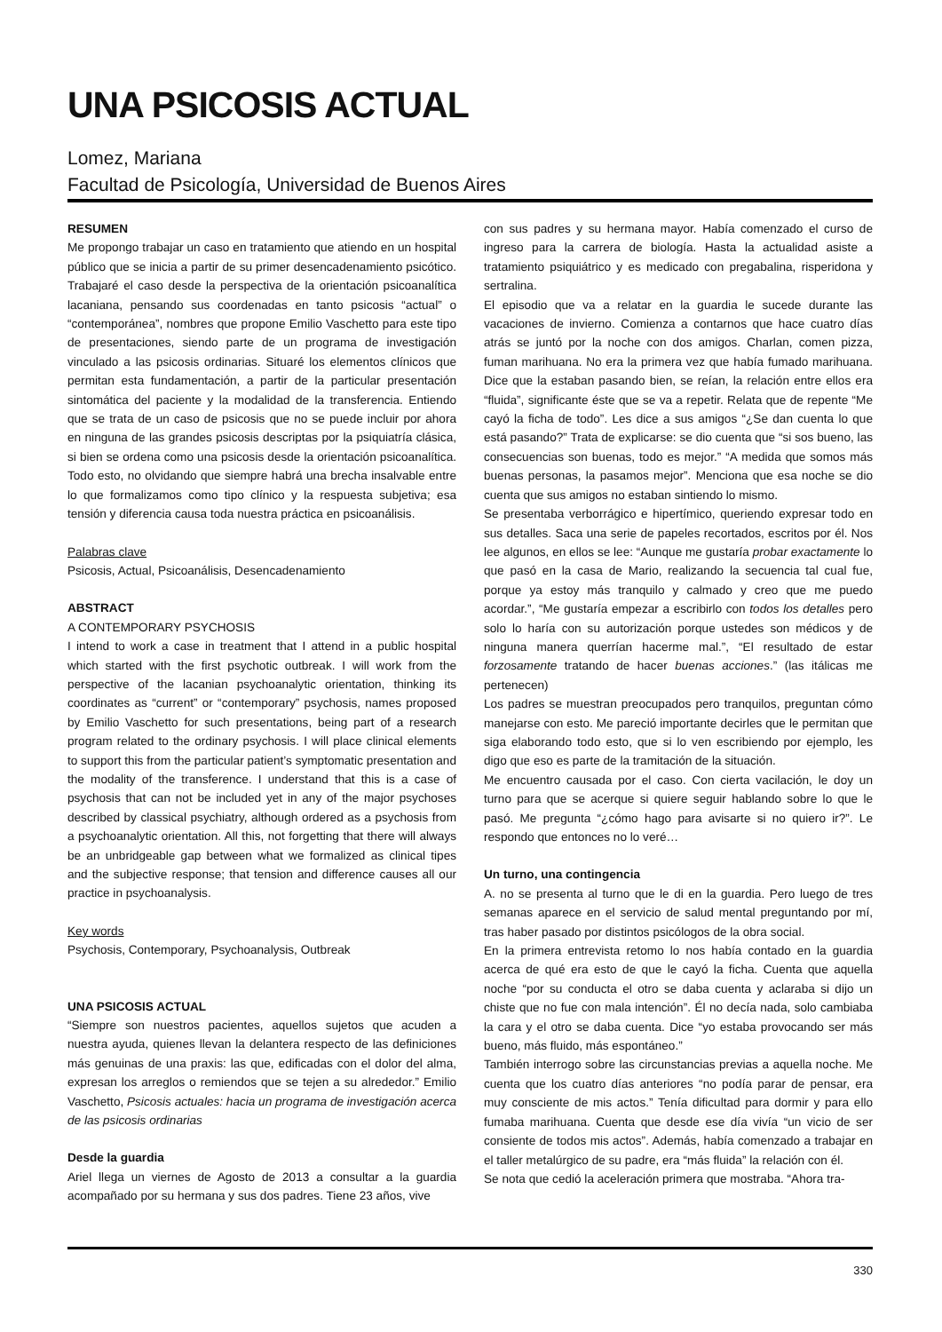UNA PSICOSIS ACTUAL
Lomez, Mariana
Facultad de Psicología, Universidad de Buenos Aires
RESUMEN
Me propongo trabajar un caso en tratamiento que atiendo en un hospital público que se inicia a partir de su primer desencadenamiento psicótico. Trabajaré el caso desde la perspectiva de la orientación psicoanalítica lacaniana, pensando sus coordenadas en tanto psicosis “actual” o “contemporánea”, nombres que propone Emilio Vaschetto para este tipo de presentaciones, siendo parte de un programa de investigación vinculado a las psicosis ordinarias. Situaré los elementos clínicos que permitan esta fundamentación, a partir de la particular presentación sintomática del paciente y la modalidad de la transferencia. Entiendo que se trata de un caso de psicosis que no se puede incluir por ahora en ninguna de las grandes psicosis descriptas por la psiquiatría clásica, si bien se ordena como una psicosis desde la orientación psicoanalítica. Todo esto, no olvidando que siempre habrá una brecha insalvable entre lo que formalizamos como tipo clínico y la respuesta subjetiva; esa tensión y diferencia causa toda nuestra práctica en psicoanálisis.
Palabras clave
Psicosis, Actual, Psicoanálisis, Desencadenamiento
ABSTRACT
A CONTEMPORARY PSYCHOSIS
I intend to work a case in treatment that I attend in a public hospital which started with the first psychotic outbreak. I will work from the perspective of the lacanian psychoanalytic orientation, thinking its coordinates as “current” or “contemporary” psychosis, names proposed by Emilio Vaschetto for such presentations, being part of a research program related to the ordinary psychosis. I will place clinical elements to support this from the particular patient’s symptomatic presentation and the modality of the transference. I understand that this is a case of psychosis that can not be included yet in any of the major psychoses described by classical psychiatry, although ordered as a psychosis from a psychoanalytic orientation. All this, not forgetting that there will always be an unbridgeable gap between what we formalized as clinical tipes and the subjective response; that tension and difference causes all our practice in psychoanalysis.
Key words
Psychosis, Contemporary, Psychoanalysis, Outbreak
UNA PSICOSIS ACTUAL
“Siempre son nuestros pacientes, aquellos sujetos que acuden a nuestra ayuda, quienes llevan la delantera respecto de las definiciones más genuinas de una praxis: las que, edificadas con el dolor del alma, expresan los arreglos o remiendos que se tejen a su alrededor.” Emilio Vaschetto, Psicosis actuales: hacia un programa de investigación acerca de las psicosis ordinarias
Desde la guardia
Ariel llega un viernes de Agosto de 2013 a consultar a la guardia acompañado por su hermana y sus dos padres. Tiene 23 años, vive
con sus padres y su hermana mayor. Había comenzado el curso de ingreso para la carrera de biología. Hasta la actualidad asiste a tratamiento psiquiátrico y es medicado con pregabalina, risperidona y sertralina.
El episodio que va a relatar en la guardia le sucede durante las vacaciones de invierno. Comienza a contarnos que hace cuatro días atrás se juntó por la noche con dos amigos. Charlan, comen pizza, fuman marihuana. No era la primera vez que había fumado marihuana. Dice que la estaban pasando bien, se reían, la relación entre ellos era “fluida”, significante éste que se va a repetir. Relata que de repente “Me cayó la ficha de todo”. Les dice a sus amigos “¿Se dan cuenta lo que está pasando?” Trata de explicarse: se dio cuenta que “si sos bueno, las consecuencias son buenas, todo es mejor.” “A medida que somos más buenas personas, la pasamos mejor”. Menciona que esa noche se dio cuenta que sus amigos no estaban sintiendo lo mismo.
Se presentaba verborrágico e hipertímico, queriendo expresar todo en sus detalles. Saca una serie de papeles recortados, escritos por él. Nos lee algunos, en ellos se lee: “Aunque me gustaría probar exactamente lo que pasó en la casa de Mario, realizando la secuencia tal cual fue, porque ya estoy más tranquilo y calmado y creo que me puedo acordar.”, “Me gustaría empezar a escribirlo con todos los detalles pero solo lo haría con su autorización porque ustedes son médicos y de ninguna manera querrían hacerme mal.”, “El resultado de estar forzosamente tratando de hacer buenas acciones.” (las itálicas me pertenecen)
Los padres se muestran preocupados pero tranquilos, preguntan cómo manejarse con esto. Me pareció importante decirles que le permitan que siga elaborando todo esto, que si lo ven escribiendo por ejemplo, les digo que eso es parte de la tramitación de la situación.
Me encuentro causada por el caso. Con cierta vacilación, le doy un turno para que se acerque si quiere seguir hablando sobre lo que le pasó. Me pregunta “¿cómo hago para avisarte si no quiero ir?”. Le respondo que entonces no lo veré…
Un turno, una contingencia
A. no se presenta al turno que le di en la guardia. Pero luego de tres semanas aparece en el servicio de salud mental preguntando por mí, tras haber pasado por distintos psicólogos de la obra social.
En la primera entrevista retomo lo nos había contado en la guardia acerca de qué era esto de que le cayó la ficha. Cuenta que aquella noche “por su conducta el otro se daba cuenta y aclaraba si dijo un chiste que no fue con mala intención”. Él no decía nada, solo cambiaba la cara y el otro se daba cuenta. Dice “yo estaba provocando ser más bueno, más fluido, más espontáneo.”
También interrogo sobre las circunstancias previas a aquella noche. Me cuenta que los cuatro días anteriores “no podía parar de pensar, era muy consciente de mis actos.” Tenía dificultad para dormir y para ello fumaba marihuana. Cuenta que desde ese día vivía “un vicio de ser consiente de todos mis actos”. Además, había comenzado a trabajar en el taller metalúrgico de su padre, era “más fluida” la relación con él.
Se nota que cedió la aceleración primera que mostraba. “Ahora tra-
330